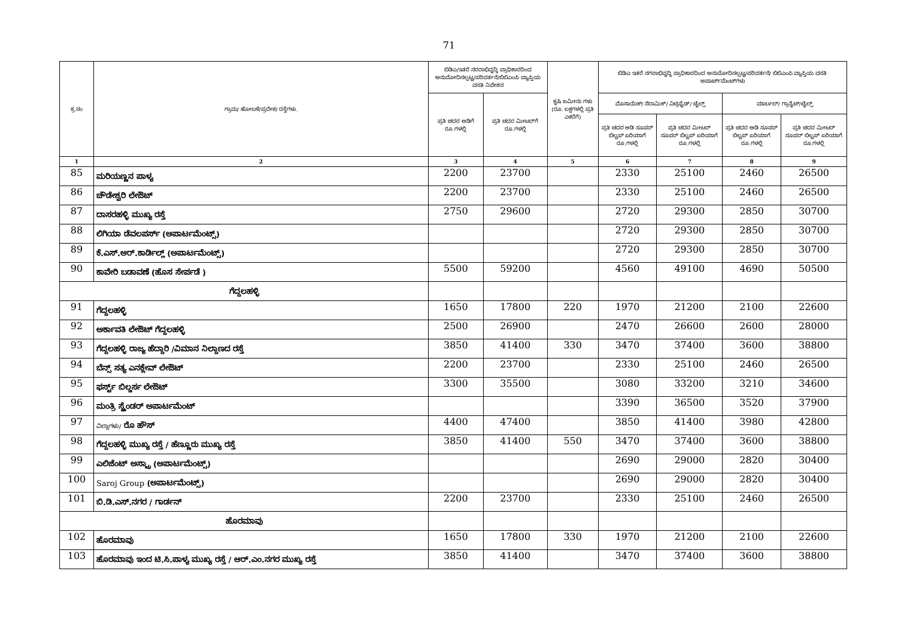71
| ಕ್ರ.ಸಂ | ಗ್ರಾಮ/ ಹೋಬಳಿ/ಪ್ರದೇಶ/ ರಸ್ತೆಗಳು. | ಬಿಡಿಎ/ಇತರೆ ನರರಾಭಿವೃದ್ಧಿ ಪ್ರಾಧಿಕಾರದಿಂದ ಅನುಮೋದಿಸಲ್ಪಟ್ಟ/ಪರಿವರ್ತನೆ/ಬಿಬಿಎಂಪಿ ವ್ಯಾಪ್ತಿಯ ವಸತಿ ನಿವೇಶನ | | ಕೃಷಿ ಜಮೀನು ಗಳು (ರೂ. ಲಕ್ಷಗಳಲ್ಲಿ ಪ್ರತಿ ಎಕರೆಗೆ) | ಬಿಡಿಎ ಇತರೆ ನಗರಾಭಿವೃದ್ಧಿ ಪ್ರಾಧಿಕಾರದಿಂದ ಅನುಮೋದಿಸಲ್ಪಟ್ಟ/ಪರಿವರ್ತನೆ/ ಬಿಬಿಎಂಪಿ ವ್ಯಾಪ್ತಿಯ ವಸತಿ ಅಪಾರ್ಟ್‌ಮೆಂಟ್‌ಗಳು | | | |
| --- | --- | --- | --- | --- | --- | --- | --- | --- |
| | | ಪ್ರತಿ ಚದರ ಅಡಿಗೆ ರೂ.ಗಳಲ್ಲಿ | ಪ್ರತಿ ಚದರ ಮೀಟರ್‌ಗೆ ರೂ.ಗಳಲ್ಲಿ | | ಮೊಸಾಯಿಕ್/ ಸೆರಾಮಿಕ್/ ವಿಟ್ರಿಫೈಡ್/ ಟೈಲ್ಸ್ | | ಮಾರ್ಬಲ್/ ಗ್ರಾನೈಟ್/ಟೈಲ್ಸ್ | |
| | | | | | ಪ್ರತಿ ಚದರ ಅಡಿ ಸೂಪರ್ ಬಿಲ್ಟಪ್ ಏರಿಯಾಗೆ ರೂ.ಗಳಲ್ಲಿ | ಪ್ರತಿ ಚದರ ಮೀಟರ್ ಸೂಪರ್ ಬಿಲ್ಟಪ್ ಏರಿಯಾಗೆ ರೂ.ಗಳಲ್ಲಿ | ಪ್ರತಿ ಚದರ ಅಡಿ ಸೂಪರ್ ಬಿಲ್ಟಪ್ ಏರಿಯಾಗೆ ರೂ.ಗಳಲ್ಲಿ | ಪ್ರತಿ ಚದರ ಮೀಟರ್ ಸೂಪರ್ ಬಿಲ್ಟಪ್ ಏರಿಯಾಗೆ ರೂ.ಗಳಲ್ಲಿ |
| 1 | 2 | 3 | 4 | 5 | 6 | 7 | 8 | 9 |
| 85 | ಮರಿಯಣ್ಣನ ಪಾಳ್ಯ | 2200 | 23700 | | 2330 | 25100 | 2460 | 26500 |
| 86 | ಚೌಡೇಶ್ವರಿ ಲೇಔಟ್ | 2200 | 23700 | | 2330 | 25100 | 2460 | 26500 |
| 87 | ದಾಸರಹಳ್ಳಿ ಮುಖ್ಯ ರಸ್ತೆ | 2750 | 29600 | | 2720 | 29300 | 2850 | 30700 |
| 88 | ಲಿಗಿಯಾ ಡೆವಲಪರ್ಸ್ (ಅಪಾರ್ಟಮೆಂಟ್ಸ್) | | | | 2720 | 29300 | 2850 | 30700 |
| 89 | ಕೆ.ಎಸ್.ಆರ್.ಕಾರ್ಡಿಲ್ಲ್ (ಅಪಾರ್ಟಮೆಂಟ್ಸ್) | | | | 2720 | 29300 | 2850 | 30700 |
| 90 | ಕಾವೇರಿ ಬಡಾವಣೆ (ಹೊಸ ಸೇರ್ಪಡೆ ) | 5500 | 59200 | | 4560 | 49100 | 4690 | 50500 |
| ಗೆದ್ದಲಹಳ್ಳಿ | | | | | | | | |
| 91 | ಗೆದ್ದಲಹಳ್ಳಿ | 1650 | 17800 | 220 | 1970 | 21200 | 2100 | 22600 |
| 92 | ಅರ್ಕಾವತಿ ಲೇಔಟ್ ಗೆದ್ದಲಹಳ್ಳಿ | 2500 | 26900 | | 2470 | 26600 | 2600 | 28000 |
| 93 | ಗೆದ್ದಲಹಳ್ಳಿ ರಾಜ್ಯ ಹೆದ್ದಾರಿ /ವಿಮಾನ ನಿಲ್ದಾಣದ ರಸ್ತೆ | 3850 | 41400 | 330 | 3470 | 37400 | 3600 | 38800 |
| 94 | ಬೆನ್ಸ್ ಸತ್ಯ ಎನಕ್ಲೇವ್ ಲೇಔಟ್ | 2200 | 23700 | | 2330 | 25100 | 2460 | 26500 |
| 95 | ಫರ್ಸ್ಟ್ ಬಿಲ್ಡರ್ಸ ಲೇಔಟ್ | 3300 | 35500 | | 3080 | 33200 | 3210 | 34600 |
| 96 | ಮಂತ್ರಿ ಸ್ಪ್ಲೆಂಡರ್ ಅಪಾರ್ಟಮೆಂಟ್ | | | | 3390 | 36500 | 3520 | 37900 |
| 97 | ವಿಲ್ಲಾಗಳು/ ರೊ ಹೌಸ್ | 4400 | 47400 | | 3850 | 41400 | 3980 | 42800 |
| 98 | ಗೆದ್ದಲಹಳ್ಳಿ ಮುಖ್ಯ ರಸ್ತೆ / ಹೆಣ್ಣೂರು ಮುಖ್ಯ ರಸ್ತೆ | 3850 | 41400 | 550 | 3470 | 37400 | 3600 | 38800 |
| 99 | ಎಲಿಜೆಂಟ್ ಅಸ್ಟ್ರಾ (ಅಪಾರ್ಟಮೆಂಟ್ಸ್) | | | | 2690 | 29000 | 2820 | 30400 |
| 100 | Saroj Group (ಅಪಾರ್ಟಮೆಂಟ್ಸ್) | | | | 2690 | 29000 | 2820 | 30400 |
| 101 | ಬಿ.ಡಿ.ಎಸ್.ನಗರ / ಗಾರ್ಡನ್ | 2200 | 23700 | | 2330 | 25100 | 2460 | 26500 |
| ಹೊರಮಾವು | | | | | | | | |
| 102 | ಹೊರಮಾವು | 1650 | 17800 | 330 | 1970 | 21200 | 2100 | 22600 |
| 103 | ಹೊರಮಾವು ಇಂದ ಟಿ.ಸಿ.ಪಾಳ್ಯ ಮುಖ್ಯ ರಸ್ತೆ / ಆರ್.ಎಂ.ನಗರ ಮುಖ್ಯ ರಸ್ತೆ | 3850 | 41400 | | 3470 | 37400 | 3600 | 38800 |